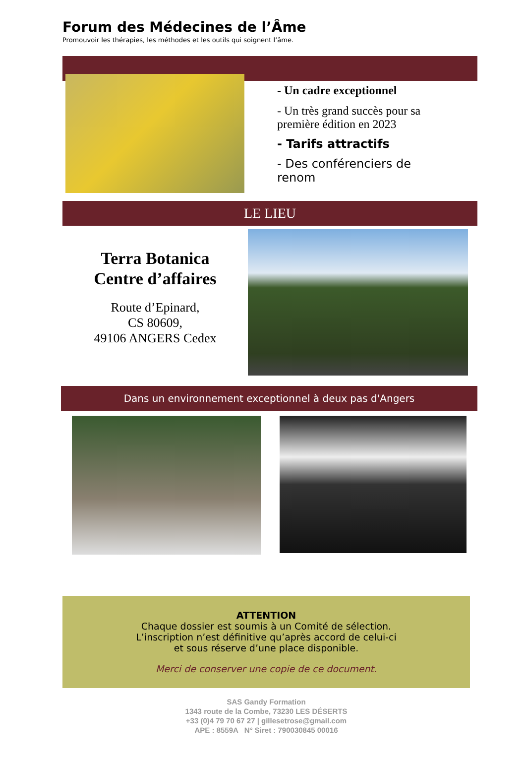Forum des Médecines de l’Âme
Promouvoir les thérapies, les méthodes et les outils qui soignent l’âme.
- Un cadre exceptionnel
- Un très grand succès pour sa première édition en 2023
- Tarifs attractifs
- Des conférenciers de renom
LE LIEU
Terra Botanica
Centre d’affaires
Route d’Epinard,
CS 80609,
49106 ANGERS Cedex
Dans un environnement exceptionnel à deux pas d'Angers
ATTENTION
Chaque dossier est soumis à un Comité de sélection.
L’inscription n’est définitive qu’après accord de celui-ci
et sous réserve d’une place disponible.
Merci de conserver une copie de ce document.
SAS Gandy Formation
1343 route de la Combe, 73230 LES DÉSERTS
+33 (0)4 79 70 67 27 | gillesetrose@gmail.com
APE : 8559A N° Siret : 790030845 00016